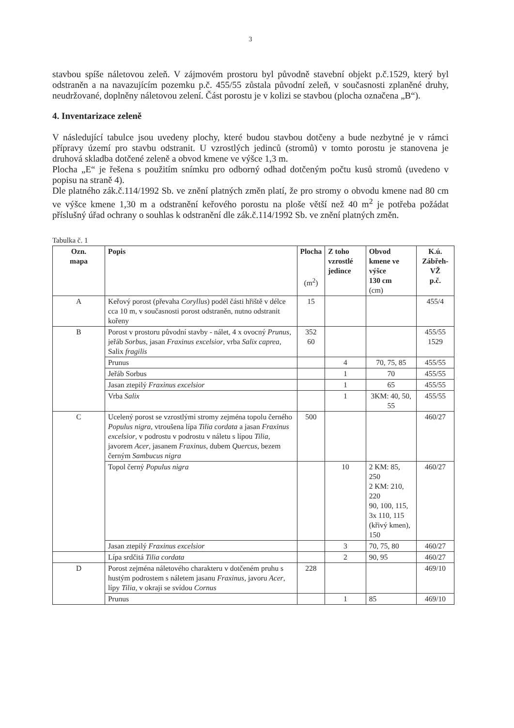3
stavbou spíše náletovou zeleň. V zájmovém prostoru byl původně stavební objekt p.č.1529, který byl odstraněn a na navazujícím pozemku p.č. 455/55 zůstala původní zeleň, v současnosti zplaněné druhy, neudržované, doplněny náletovou zelení. Část porostu je v kolizi se stavbou (plocha označena „B“).
4. Inventarizace zeleně
V následující tabulce jsou uvedeny plochy, které budou stavbou dotčeny a bude nezbytné je v rámci přípravy území pro stavbu odstranit. U vzrostlých jedinců (stromů) v tomto porostu je stanovena je druhová skladba dotčené zeleně a obvod kmene ve výšce 1,3 m.
Plocha „E“ je řešena s použitím snímku pro odborný odhad dotčeným počtu kusů stromů (uvedeno v popisu na straně 4).
Dle platného zák.č.114/1992 Sb. ve znění platných změn platí, že pro stromy o obvodu kmene nad 80 cm ve výšce kmene 1,30 m a odstranění keřového porostu na ploše větší než 40 m<sup>2</sup> je potřeba požádat příslušný úřad ochrany o souhlas k odstranění dle zák.č.114/1992 Sb. ve znění platných změn.
Tabulka č. 1
| Ozn. mapa | Popis | Plocha (m<sup>2</sup>) | Z toho vzrostlé jedince | Obvod kmene ve výšce 130 cm (cm) | K.ú. Zábřeh-VŽ p.č. |
| --- | --- | --- | --- | --- | --- |
| A | Keřový porost (převaha Coryllus ) podél části hřiště v délce cca 10 m, v současnosti porost odstraněn, nutno odstranit kořeny | 15 | | | 455/4 |
| B | Porost v prostoru původní stavby - nálet, 4 x ovocný Prunus , jeřáb Sorbus , jasan Fraxinus excelsior , vrba Salix caprea , Salix fragilis | 352 60 | | | 455/55 1529 |
| | Prunus | | 4 | 70, 75, 85 | 455/55 |
| | Jeřáb Sorbus | | 1 | 70 | 455/55 |
| | Jasan ztepilý Fraxinus excelsior | | 1 | 65 | 455/55 |
| | Vrba Salix | | 1 | 3KM: 40, 50, 55 | 455/55 |
| C | Ucelený porost se vzrostlými stromy zejména topolu černého Populus nigra , vtroušena lípa Tilia cordata a jasan Fraxinus excelsior , v podrostu v podrostu v náletu s lípou Tilia , javorem Acer , jasanem Fraxinus , dubem Quercus , bezem černým Sambucus nigra | 500 | | | 460/27 |
| | Topol černý Populus nigra | | 10 | 2 KM: 85, 250 2 KM: 210, 220 90, 100, 115, 3x 110, 115 (křivý kmen), 150 | 460/27 |
| | Jasan ztepilý Fraxinus excelsior | | 3 | 70, 75, 80 | 460/27 |
| | Lípa srdčitá Tilia cordata | | 2 | 90, 95 | 460/27 |
| D | Porost zejména náletového charakteru v dotčeném pruhu s hustým podrostem s náletem jasanu Fraxinus , javoru Acer , lípy Tilia , v okraji se svídou Cornus | 228 | | | 469/10 |
| | Prunus | | 1 | 85 | 469/10 |